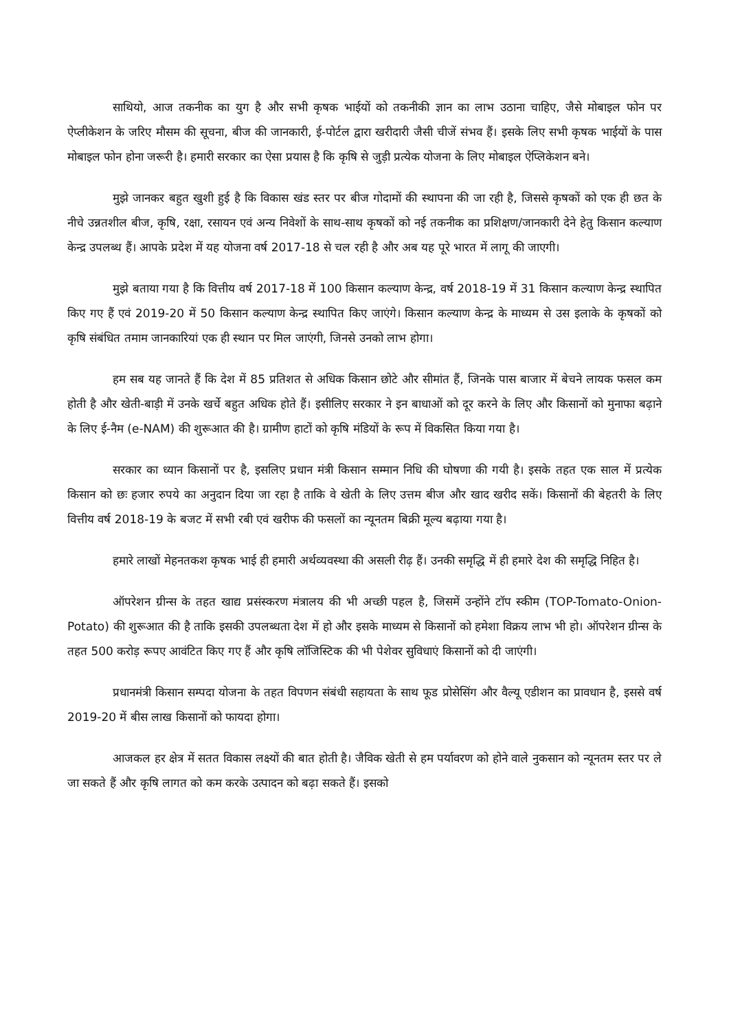साथियो, आज तकनीक का युग है और सभी कृषक भाईयों को तकनीकी ज्ञान का लाभ उठाना चाहिए, जैसे मोबाइल फोन पर ऐप्लीकेशन के जरिए मौसम की सूचना, बीज की जानकारी, ई-पोर्टल द्वारा खरीदारी जैसी चीजें संभव हैं। इसके लिए सभी कृषक भाईयों के पास मोबाइल फोन होना जरूरी है। हमारी सरकार का ऐसा प्रयास है कि कृषि से जुड़ी प्रत्येक योजना के लिए मोबाइल ऐप्लिकेशन बने।
मुझे जानकर बहुत खुशी हुई है कि विकास खंड स्तर पर बीज गोदामों की स्थापना की जा रही है, जिससे कृषकों को एक ही छत के नीचे उन्नतशील बीज, कृषि, रक्षा, रसायन एवं अन्य निवेशों के साथ-साथ कृषकों को नई तकनीक का प्रशिक्षण/जानकारी देने हेतु किसान कल्याण केन्द्र उपलब्ध हैं। आपके प्रदेश में यह योजना वर्ष 2017-18 से चल रही है और अब यह पूरे भारत में लागू की जाएगी।
मुझे बताया गया है कि वित्तीय वर्ष 2017-18 में 100 किसान कल्याण केन्द्र, वर्ष 2018-19 में 31 किसान कल्याण केन्द्र स्थापित किए गए हैं एवं 2019-20 में 50 किसान कल्याण केन्द्र स्थापित किए जाएंगे। किसान कल्याण केन्द्र के माध्यम से उस इलाके के कृषकों को कृषि संबंधित तमाम जानकारियां एक ही स्थान पर मिल जाएंगी, जिनसे उनको लाभ होगा।
हम सब यह जानते हैं कि देश में 85 प्रतिशत से अधिक किसान छोटे और सीमांत हैं, जिनके पास बाजार में बेचने लायक फसल कम होती है और खेती-बाड़ी में उनके खर्चे बहुत अधिक होते हैं। इसीलिए सरकार ने इन बाधाओं को दूर करने के लिए और किसानों को मुनाफा बढ़ाने के लिए ई-नैम (e-NAM) की शुरूआत की है। ग्रामीण हाटों को कृषि मंडियों के रूप में विकसित किया गया है।
सरकार का ध्यान किसानों पर है, इसलिए प्रधान मंत्री किसान सम्मान निधि की घोषणा की गयी है। इसके तहत एक साल में प्रत्येक किसान को छः हजार रुपये का अनुदान दिया जा रहा है ताकि वे खेती के लिए उत्तम बीज और खाद खरीद सकें। किसानों की बेहतरी के लिए वित्तीय वर्ष 2018-19 के बजट में सभी रबी एवं खरीफ की फसलों का न्यूनतम बिक्री मूल्य बढ़ाया गया है।
हमारे लाखों मेहनतकश कृषक भाई ही हमारी अर्थव्यवस्था की असली रीढ़ हैं। उनकी समृद्धि में ही हमारे देश की समृद्धि निहित है।
ऑपरेशन ग्रीन्स के तहत खाद्य प्रसंस्करण मंत्रालय की भी अच्छी पहल है, जिसमें उन्होंने टॉप स्कीम (TOP-Tomato-Onion-Potato) की शुरूआत की है ताकि इसकी उपलब्धता देश में हो और इसके माध्यम से किसानों को हमेशा विक्रय लाभ भी हो। ऑपरेशन ग्रीन्स के तहत 500 करोड़ रूपए आवंटित किए गए हैं और कृषि लॉजिस्टिक की भी पेशेवर सुविधाएं किसानों को दी जाएंगी।
प्रधानमंत्री किसान सम्पदा योजना के तहत विपणन संबंधी सहायता के साथ फूड प्रोसेसिंग और वैल्यू एडीशन का प्रावधान है, इससे वर्ष 2019-20 में बीस लाख किसानों को फायदा होगा।
आजकल हर क्षेत्र में सतत विकास लक्ष्यों की बात होती है। जैविक खेती से हम पर्यावरण को होने वाले नुकसान को न्यूनतम स्तर पर ले जा सकते हैं और कृषि लागत को कम करके उत्पादन को बढ़ा सकते हैं। इसको